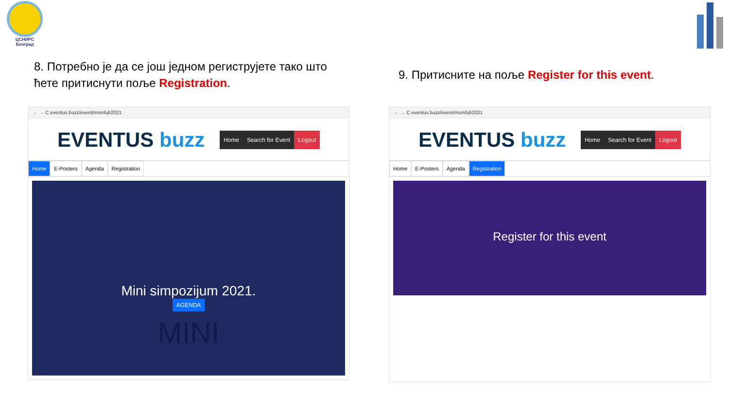ЦСНИРС
Београд
8. Потребно је да се још једном региструјете тако што ћете притиснути поље Registration.
← → C eventus.buzz/event/msmfub2021
EVENTUS buzz
Home Search for Event Logout
Home E-Posters Agenda Registration
Mini simpozijum 2021.
AGENDA
MINI
9. Притисните на поље Register for this event.
← → C eventus.buzz/event/msmfub2021
EVENTUS buzz
Home Search for Event Logout
Home E-Posters Agenda Registration
Register for this event